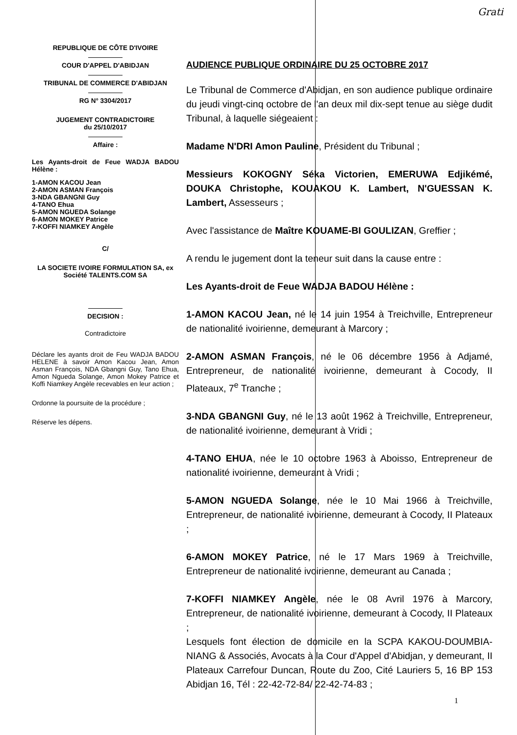Grati
REPUBLIQUE DE CÔTE D'IVOIRE
COUR D'APPEL D'ABIDJAN
TRIBUNAL DE COMMERCE D'ABIDJAN
RG N° 3304/2017
JUGEMENT CONTRADICTOIRE
du 25/10/2017
Affaire :
Les Ayants-droit de Feue WADJA BADOU Hélène :
1-AMON KACOU Jean
2-AMON ASMAN François
3-NDA GBANGNI Guy
4-TANO Ehua
5-AMON NGUEDA Solange
6-AMON MOKEY Patrice
7-KOFFI NIAMKEY Angèle
C/
LA SOCIETE IVOIRE FORMULATION SA, ex Société TALENTS.COM SA
DECISION :
Contradictoire
Déclare les ayants droit de Feu WADJA BADOU HELENE à savoir Amon Kacou Jean, Amon Asman François, NDA Gbangni Guy, Tano Ehua, Amon Ngueda Solange, Amon Mokey Patrice et Koffi Niamkey Angèle recevables en leur action ;
Ordonne la poursuite de la procédure ;
Réserve les dépens.
AUDIENCE PUBLIQUE ORDINAIRE DU 25 OCTOBRE 2017
Le Tribunal de Commerce d'Abidjan, en son audience publique ordinaire du jeudi vingt-cinq octobre de l'an deux mil dix-sept tenue au siège dudit Tribunal, à laquelle siégeaient :
Madame N'DRI Amon Pauline, Président du Tribunal ;
Messieurs KOKOGNY Séka Victorien, EMERUWA Edjikémé, DOUKA Christophe, KOUAKOU K. Lambert, N'GUESSAN K. Lambert, Assesseurs ;
Avec l'assistance de Maître KOUAME-BI GOULIZAN, Greffier ;
A rendu le jugement dont la teneur suit dans la cause entre :
Les Ayants-droit de Feue WADJA BADOU Hélène :
1-AMON KACOU Jean, né le 14 juin 1954 à Treichville, Entrepreneur de nationalité ivoirienne, demeurant à Marcory ;
2-AMON ASMAN François, né le 06 décembre 1956 à Adjamé, Entrepreneur, de nationalité ivoirienne, demeurant à Cocody, II Plateaux, 7<sup>e</sup> Tranche ;
3-NDA GBANGNI Guy, né le 13 août 1962 à Treichville, Entrepreneur, de nationalité ivoirienne, demeurant à Vridi ;
4-TANO EHUA, née le 10 octobre 1963 à Aboisso, Entrepreneur de nationalité ivoirienne, demeurant à Vridi ;
5-AMON NGUEDA Solange, née le 10 Mai 1966 à Treichville, Entrepreneur, de nationalité ivoirienne, demeurant à Cocody, II Plateaux ;
6-AMON MOKEY Patrice, né le 17 Mars 1969 à Treichville, Entrepreneur de nationalité ivoirienne, demeurant au Canada ;
7-KOFFI NIAMKEY Angèle, née le 08 Avril 1976 à Marcory, Entrepreneur, de nationalité ivoirienne, demeurant à Cocody, II Plateaux ;
Lesquels font élection de domicile en la SCPA KAKOU-DOUMBIA-NIANG & Associés, Avocats à la Cour d'Appel d'Abidjan, y demeurant, II Plateaux Carrefour Duncan, Route du Zoo, Cité Lauriers 5, 16 BP 153 Abidjan 16, Tél : 22-42-72-84/ 22-42-74-83 ;
1